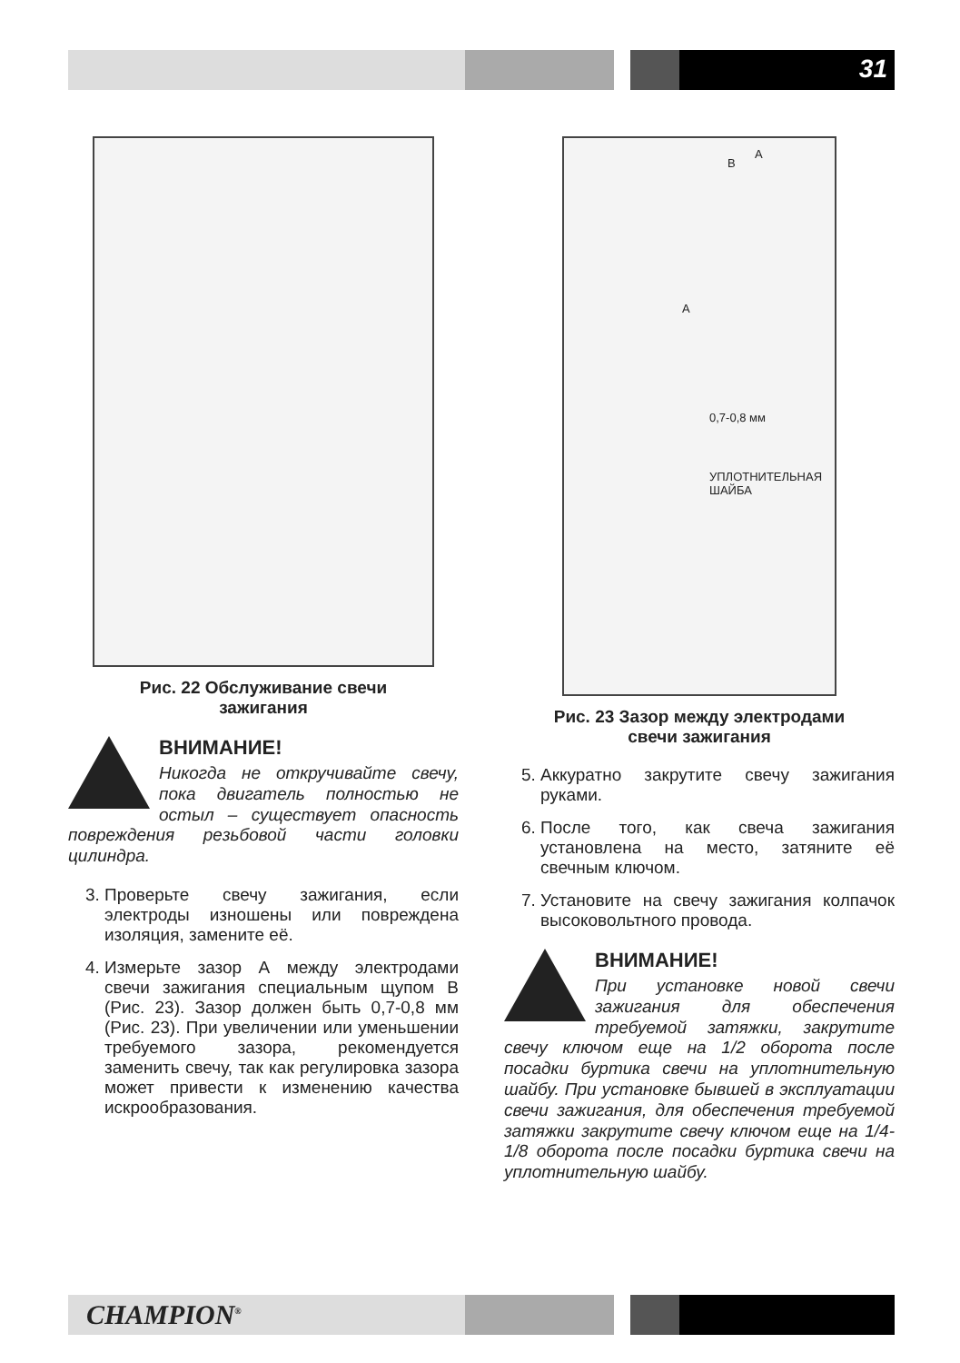31
Рис. 22 Обслуживание свечи
зажигания
ВНИМАНИЕ!
Никогда не откручивайте свечу, пока двигатель полностью не остыл – существует опасность повреждения резьбовой части головки цилиндра.
3. Проверьте свечу зажигания, если электроды изношены или повреждена изоляция, замените её.
4. Измерьте зазор А между электродами свечи зажигания специальным щупом В (Рис. 23). Зазор должен быть 0,7-0,8 мм (Рис. 23). При увеличении или уменьшении требуемого зазора, рекомендуется заменить свечу, так как регулировка зазора может привести к изменению качества искрообразования.
B
A
A
0,7-0,8 мм
УПЛОТНИТЕЛЬНАЯ
ШАЙБА
Рис. 23 Зазор между электродами
свечи зажигания
5. Аккуратно закрутите свечу зажигания руками.
6. После того, как свеча зажигания установлена на место, затяните её свечным ключом.
7. Установите на свечу зажигания колпачок высоковольтного провода.
ВНИМАНИЕ!
При установке новой свечи зажигания для обеспечения требуемой затяжки, закрутите свечу ключом еще на 1/2 оборота после посадки буртика свечи на уплотнительную шайбу. При установке бывшей в эксплуатации свечи зажигания, для обеспечения требуемой затяжки закрутите свечу ключом еще на 1/4- 1/8 оборота после посадки буртика свечи на уплотнительную шайбу.
CHAMPION<sup>®</sup>